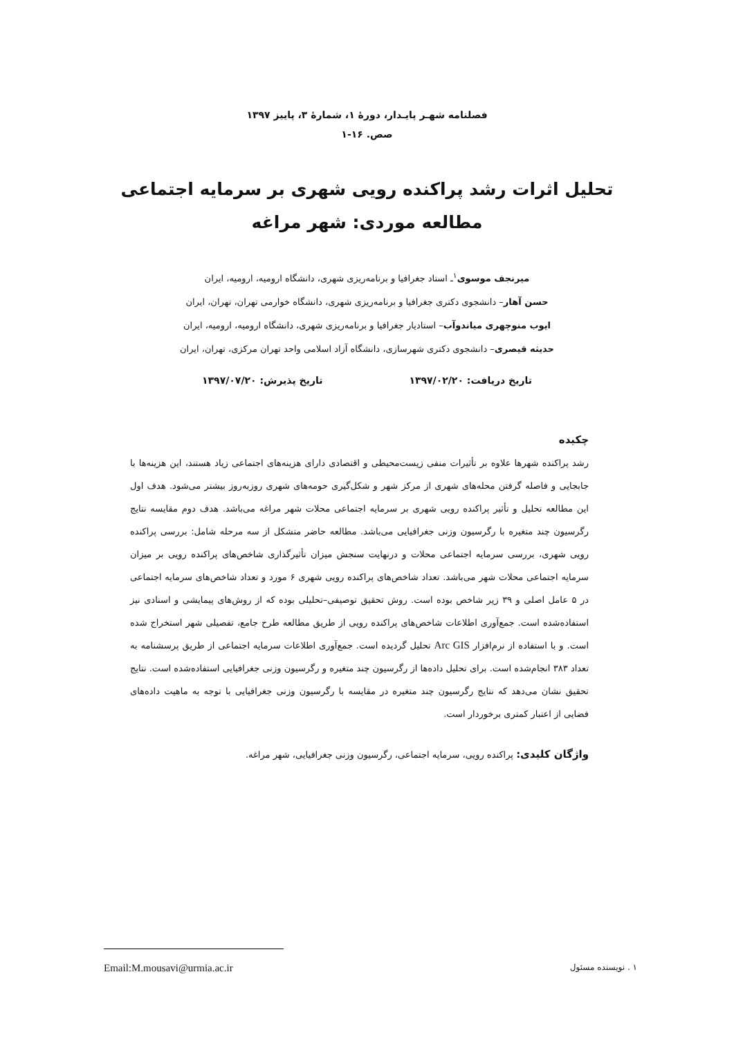فصلنامه شهـر پایـدار، دورهٔ ۱، شمارهٔ ۳، پاییز ۱۳۹۷
صص. ۱۶-۱
تحلیل اثرات رشد پراکنده رویی شهری بر سرمایه اجتماعی
مطالعه موردی: شهر مراغه
میرنجف موسوی<sup>۱</sup>ـ استاد جغرافیا و برنامه‌ریزی شهری، دانشگاه ارومیه، ارومیه، ایران
حسن آهار– دانشجوی دکتری جغرافیا و برنامه‌ریزی شهری، دانشگاه خوارمی تهران، تهران، ایران
ایوب منوچهری میاندوآب– استادیار جغرافیا و برنامه‌ریزی شهری، دانشگاه ارومیه، ارومیه، ایران
حدیثه قیصری– دانشجوی دکتری شهرسازی، دانشگاه آزاد اسلامی واحد تهران مرکزی، تهران، ایران
تاریخ دریافت: ۱۳۹۷/۰۲/۲۰ تاریخ پذیرش: ۱۳۹۷/۰۷/۲۰
چکیده
رشد پراکنده شهرها علاوه بر تأثیرات منفی زیست‌محیطی و اقتصادی دارای هزینه‌های اجتماعی زیاد هستند، این هزینه‌ها با جابجایی و فاصله گرفتن محله‌های شهری از مرکز شهر و شکل‌گیری حومه‌های شهری روزبه‌روز بیشتر می‌شود. هدف اول این مطالعه تحلیل و تأثیر پراکنده رویی شهری بر سرمایه اجتماعی محلات شهر مراغه می‌باشد. هدف دوم مقایسه نتایج رگرسیون چند متغیره با رگرسیون وزنی جغرافیایی می‌باشد. مطالعه حاضر متشکل از سه مرحله شامل: بررسی پراکنده رویی شهری، بررسی سرمایه اجتماعی محلات و درنهایت سنجش میزان تأثیرگذاری شاخص‌های پراکنده رویی بر میزان سرمایه اجتماعی محلات شهر می‌باشد. تعداد شاخص‌های پراکنده رویی شهری ۶ مورد و تعداد شاخص‌های سرمایه اجتماعی در ۵ عامل اصلی و ۳۹ زیر شاخص بوده است. روش تحقیق توصیفی–تحلیلی بوده که از روش‌های پیمایشی و اسنادی نیز استفاده‌شده است. جمع‌آوری اطلاعات شاخص‌های پراکنده رویی از طریق مطالعه طرح جامع، تفصیلی شهر استخراج شده است. و با استفاده از نرم‌افزار Arc GIS تحلیل گردیده است. جمع‌آوری اطلاعات سرمایه اجتماعی از طریق پرسشنامه به تعداد ۳۸۳ انجام‌شده است. برای تحلیل داده‌ها از رگرسیون چند متغیره و رگرسیون وزنی جغرافیایی استفاده‌شده است. نتایج تحقیق نشان می‌دهد که نتایج رگرسیون چند متغیره در مقایسه با رگرسیون وزنی جغرافیایی با توجه به ماهیت داده‌های فضایی از اعتبار کمتری برخوردار است.
واژگان کلیدی: پراکنده رویی، سرمایه اجتماعی، رگرسیون وزنی جغرافیایی، شهر مراغه.
۱ . نویسنده مسئول Email:M.mousavi@urmia.ac.ir